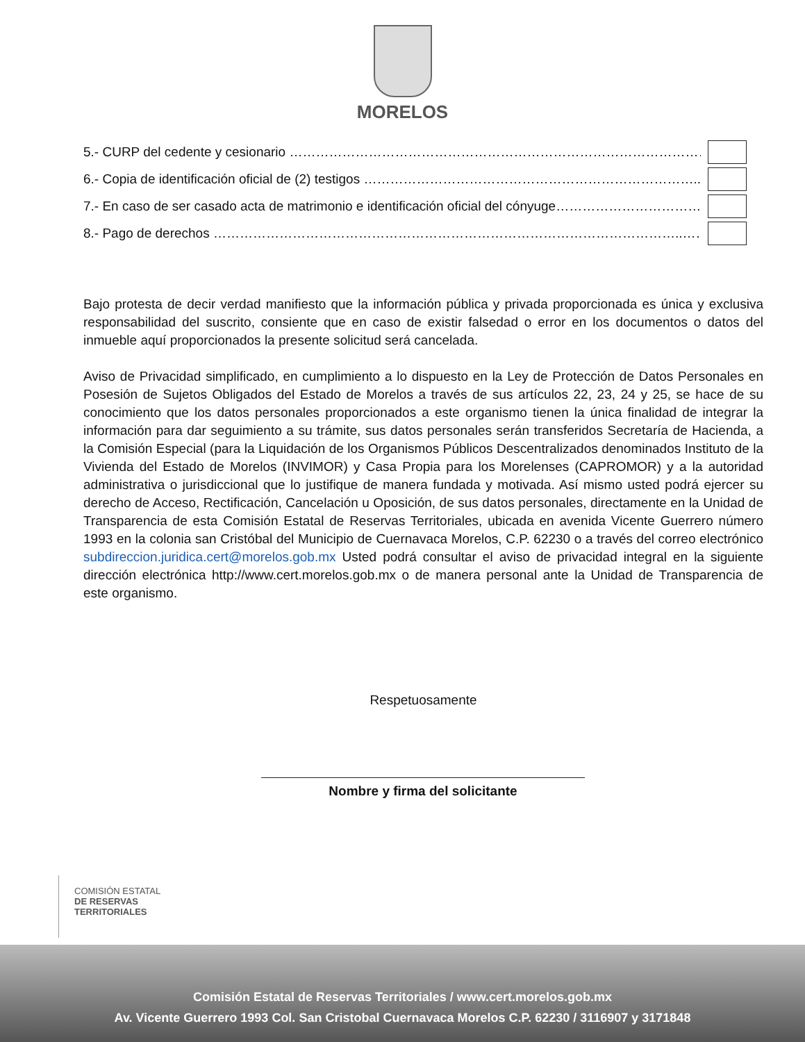MORELOS
5.- CURP del cedente y cesionario ……………………………………………………………………………………………
6.- Copia de identificación oficial de (2) testigos …………………………………………………………………..……..
7.- En caso de ser casado acta de matrimonio e identificación oficial del cónyuge……………………………...
8.- Pago de derechos ……………………………………………………………………………………………..…….
Bajo protesta de decir verdad manifiesto que la información pública y privada proporcionada es única y exclusiva responsabilidad del suscrito, consiente que en caso de existir falsedad o error en los documentos o datos del inmueble aquí proporcionados la presente solicitud será cancelada.
Aviso de Privacidad simplificado, en cumplimiento a lo dispuesto en la Ley de Protección de Datos Personales en Posesión de Sujetos Obligados del Estado de Morelos a través de sus artículos 22, 23, 24 y 25, se hace de su conocimiento que los datos personales proporcionados a este organismo tienen la única finalidad de integrar la información para dar seguimiento a su trámite, sus datos personales serán transferidos Secretaría de Hacienda, a la Comisión Especial (para la Liquidación de los Organismos Públicos Descentralizados denominados Instituto de la Vivienda del Estado de Morelos (INVIMOR) y Casa Propia para los Morelenses (CAPROMOR) y a la autoridad administrativa o jurisdiccional que lo justifique de manera fundada y motivada. Así mismo usted podrá ejercer su derecho de Acceso, Rectificación, Cancelación u Oposición, de sus datos personales, directamente en la Unidad de Transparencia de esta Comisión Estatal de Reservas Territoriales, ubicada en avenida Vicente Guerrero número 1993 en la colonia san Cristóbal del Municipio de Cuernavaca Morelos, C.P. 62230 o a través del correo electrónico subdireccion.juridica.cert@morelos.gob.mx Usted podrá consultar el aviso de privacidad integral en la siguiente dirección electrónica http://www.cert.morelos.gob.mx o de manera personal ante la Unidad de Transparencia de este organismo.
Respetuosamente
Nombre y firma del solicitante
COMISIÓN ESTATAL
DE RESERVAS
TERRITORIALES
Comisión Estatal de Reservas Territoriales / www.cert.morelos.gob.mx
Av. Vicente Guerrero 1993 Col. San Cristobal Cuernavaca Morelos C.P. 62230 / 3116907 y 3171848